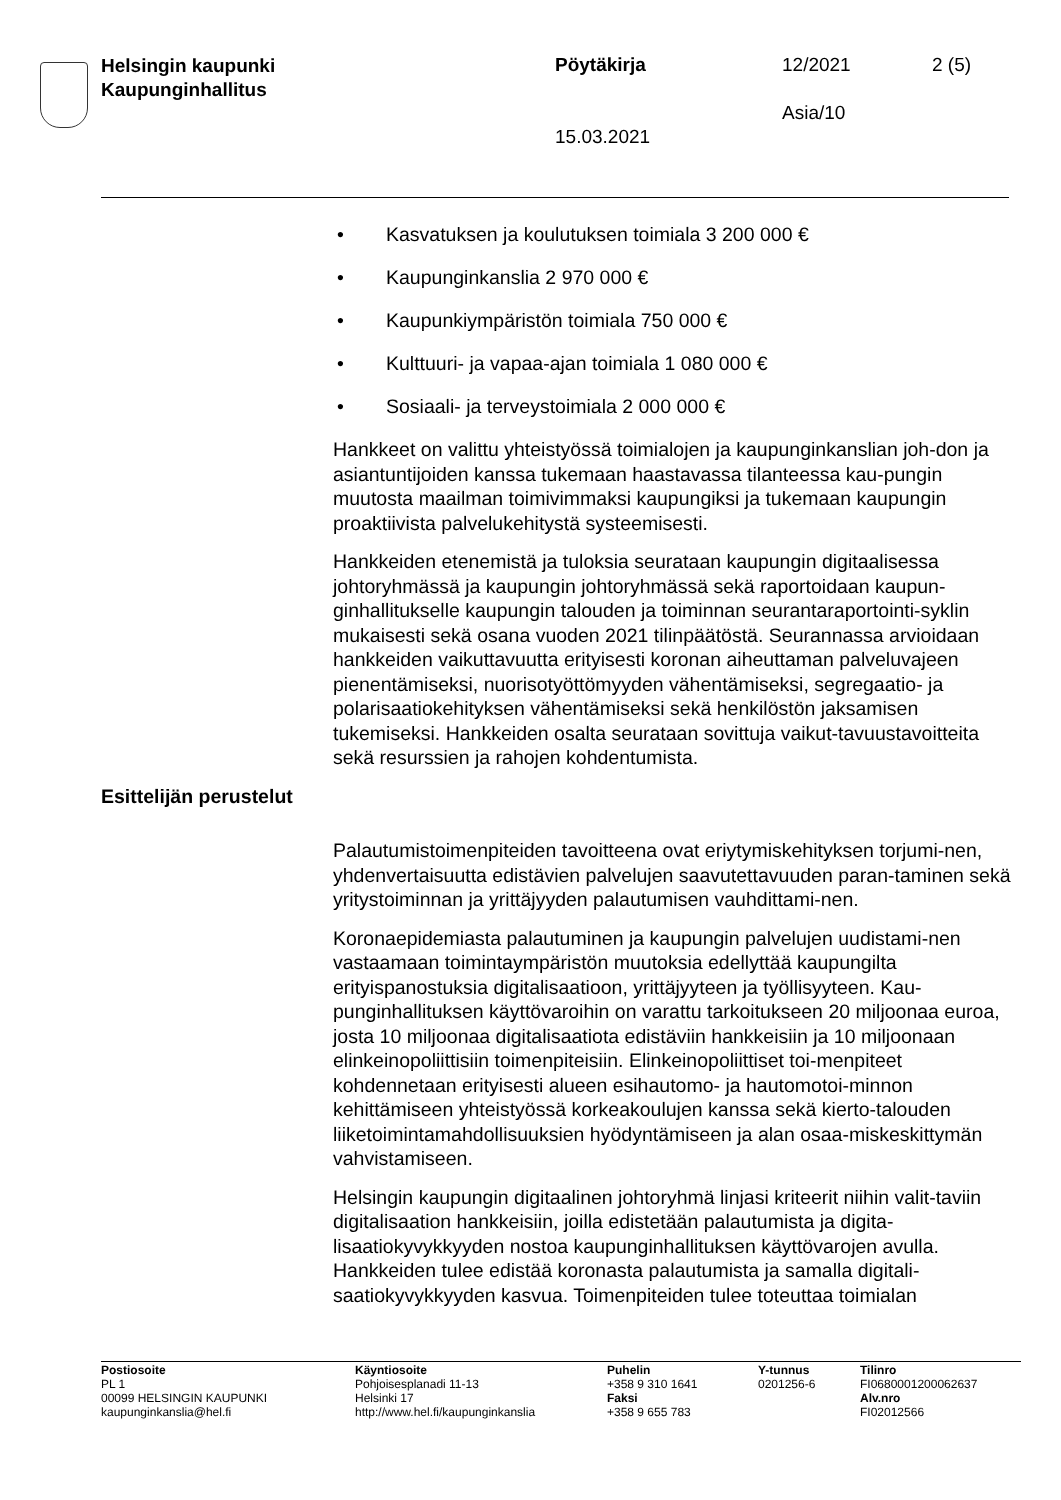Helsingin kaupunki
Kaupunginhallitus
Pöytäkirja 12/2021 2 (5)
Asia/10
15.03.2021
• Kasvatuksen ja koulutuksen toimiala 3 200 000 €
• Kaupunginkanslia 2 970 000 €
• Kaupunkiympäristön toimiala 750 000 €
• Kulttuuri- ja vapaa-ajan toimiala 1 080 000 €
• Sosiaali- ja terveystoimiala 2 000 000 €
Hankkeet on valittu yhteistyössä toimialojen ja kaupunginkanslian joh-don ja asiantuntijoiden kanssa tukemaan haastavassa tilanteessa kau-pungin muutosta maailman toimivimmaksi kaupungiksi ja tukemaan kaupungin proaktiivista palvelukehitystä systeemisesti.
Hankkeiden etenemistä ja tuloksia seurataan kaupungin digitaalisessa johtoryhmässä ja kaupungin johtoryhmässä sekä raportoidaan kaupun-ginhallitukselle kaupungin talouden ja toiminnan seurantaraportointi-syklin mukaisesti sekä osana vuoden 2021 tilinpäätöstä. Seurannassa arvioidaan hankkeiden vaikuttavuutta erityisesti koronan aiheuttaman palveluvajeen pienentämiseksi, nuorisotyöttömyyden vähentämiseksi, segregaatio- ja polarisaatiokehityksen vähentämiseksi sekä henkilöstön jaksamisen tukemiseksi. Hankkeiden osalta seurataan sovittuja vaikut-tavuustavoitteita sekä resurssien ja rahojen kohdentumista.
Esittelijän perustelut
Palautumistoimenpiteiden tavoitteena ovat eriytymiskehityksen torjumi-nen, yhdenvertaisuutta edistävien palvelujen saavutettavuuden paran-taminen sekä yritystoiminnan ja yrittäjyyden palautumisen vauhdittami-nen.
Koronaepidemiasta palautuminen ja kaupungin palvelujen uudistami-nen vastaamaan toimintaympäristön muutoksia edellyttää kaupungilta erityispanostuksia digitalisaatioon, yrittäjyyteen ja työllisyyteen. Kau-punginhallituksen käyttövaroihin on varattu tarkoitukseen 20 miljoonaa euroa, josta 10 miljoonaa digitalisaatiota edistäviin hankkeisiin ja 10 miljoonaan elinkeinopoliittisiin toimenpiteisiin. Elinkeinopoliittiset toi-menpiteet kohdennetaan erityisesti alueen esihautomo- ja hautomotoi-minnon kehittämiseen yhteistyössä korkeakoulujen kanssa sekä kierto-talouden liiketoimintamahdollisuuksien hyödyntämiseen ja alan osaa-miskeskittymän vahvistamiseen.
Helsingin kaupungin digitaalinen johtoryhmä linjasi kriteerit niihin valit-taviin digitalisaation hankkeisiin, joilla edistetään palautumista ja digita-lisaatiokyvykkyyden nostoa kaupunginhallituksen käyttövarojen avulla. Hankkeiden tulee edistää koronasta palautumista ja samalla digitali-saatiokyvykkyyden kasvua. Toimenpiteiden tulee toteuttaa toimialan
Postiosoite
PL 1
00099 HELSINGIN KAUPUNKI
kaupunginkanslia@hel.fi
Käyntiosoite
Pohjoisesplanadi 11-13
Helsinki 17
http://www.hel.fi/kaupunginkanslia
Puhelin
+358 9 310 1641
Faksi
+358 9 655 783
Y-tunnus
0201256-6
Tilinro
FI0680001200062637
Alv.nro
FI02012566